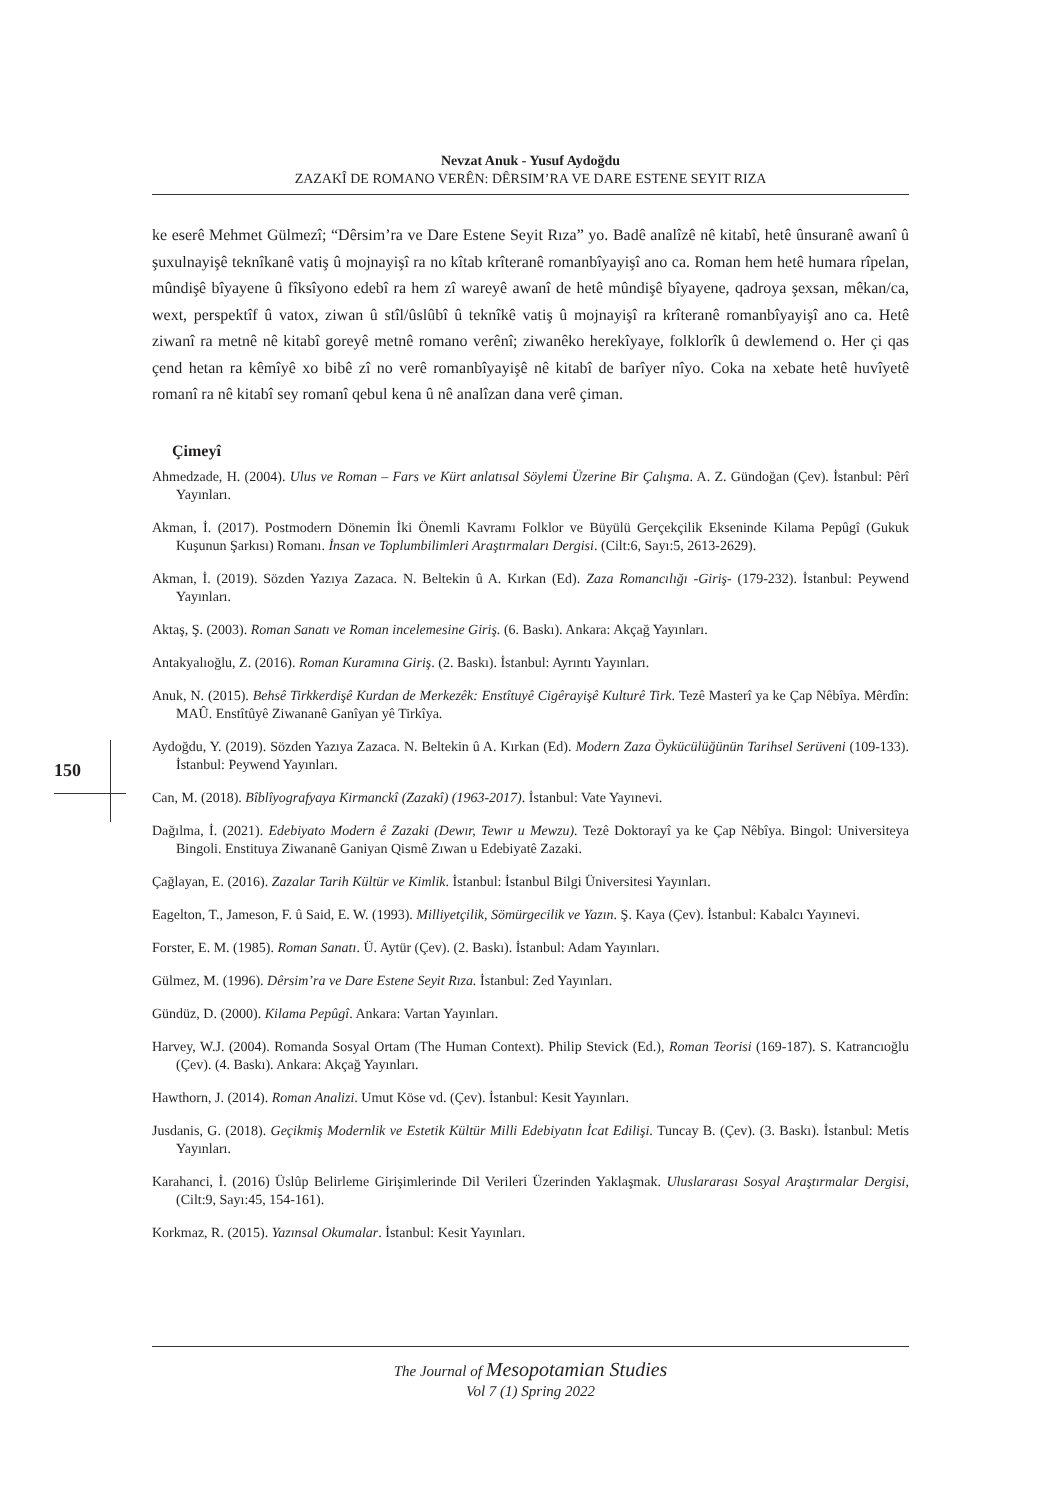Nevzat Anuk - Yusuf Aydoğdu
ZAZAKÎ DE ROMANO VERÊN: DÊRSIM’RA VE DARE ESTENE SEYIT RIZA
ke eserê Mehmet Gülmezî; “Dêrsim’ra ve Dare Estene Seyit Rıza” yo. Badê analîzê nê kitabî, hetê ûnsuranê awanî û şuxulnayişê teknîkanê vatiş û mojnayişî ra no kîtab krîteranê romanbîyayişî ano ca. Roman hem hetê humara rîpelan, mûndişê bîyayene û fîksîyono edebî ra hem zî wareyê awanî de hetê mûndişê bîyayene, qadroya şexsan, mêkan/ca, wext, perspektîf û vatox, ziwan û stîl/ûslûbî û teknîkê vatiş û mojnayişî ra krîteranê romanbîyayişî ano ca. Hetê ziwanî ra metnê nê kitabî goreyê metnê romano verênî; ziwanêko herekîyaye, folklorîk û dewlemend o. Her çi qas çend hetan ra kêmîyê xo bibê zî no verê romanbîyayişê nê kitabî de barîyer nîyo. Coka na xebate hetê huvîyetê romanî ra nê kitabî sey romanî qebul kena û nê analîzan dana verê çiman.
Çimeyî
Ahmedzade, H. (2004). Ulus ve Roman – Fars ve Kürt anlatısal Söylemi Üzerine Bir Çalışma. A. Z. Gündoğan (Çev). İstanbul: Pêrî Yayınları.
Akman, İ. (2017). Postmodern Dönemin İki Önemli Kavramı Folklor ve Büyülü Gerçekçilik Ekseninde Kilama Pepûgî (Gukuk Kuşunun Şarkısı) Romanı. İnsan ve Toplumbilimleri Araştırmaları Dergisi. (Cilt:6, Sayı:5, 2613-2629).
Akman, İ. (2019). Sözden Yazıya Zazaca. N. Beltekin û A. Kırkan (Ed). Zaza Romancılığı -Giriş- (179-232). İstanbul: Peywend Yayınları.
Aktaş, Ş. (2003). Roman Sanatı ve Roman incelemesine Giriş. (6. Baskı). Ankara: Akçağ Yayınları.
Antakyalıoğlu, Z. (2016). Roman Kuramına Giriş. (2. Baskı). İstanbul: Ayrıntı Yayınları.
Anuk, N. (2015). Behsê Tirkkerdişê Kurdan de Merkezêk: Enstîtuyê Cigêrayişê Kulturê Tirk. Tezê Masterî ya ke Çap Nêbîya. Mêrdîn: MAÛ. Enstîtûyê Ziwananê Ganîyan yê Tirkîya.
Aydoğdu, Y. (2019). Sözden Yazıya Zazaca. N. Beltekin û A. Kırkan (Ed). Modern Zaza Öykücülüğünün Tarihsel Serüveni (109-133). İstanbul: Peywend Yayınları.
Can, M. (2018). Bîblîyografyaya Kirmanckî (Zazakî) (1963-2017). İstanbul: Vate Yayınevi.
Dağılma, İ. (2021). Edebiyato Modern ê Zazaki (Dewır, Tewır u Mewzu). Tezê Doktorayî ya ke Çap Nêbîya. Bingol: Universiteya Bingoli. Enstituya Ziwananê Ganiyan Qismê Zıwan u Edebiyatê Zazaki.
Çağlayan, E. (2016). Zazalar Tarih Kültür ve Kimlik. İstanbul: İstanbul Bilgi Üniversitesi Yayınları.
Eagelton, T., Jameson, F. û Said, E. W. (1993). Milliyetçilik, Sömürgecilik ve Yazın. Ş. Kaya (Çev). İstanbul: Kabalcı Yayınevi.
Forster, E. M. (1985). Roman Sanatı. Ü. Aytür (Çev). (2. Baskı). İstanbul: Adam Yayınları.
Gülmez, M. (1996). Dêrsim’ra ve Dare Estene Seyit Rıza. İstanbul: Zed Yayınları.
Gündüz, D. (2000). Kilama Pepûgî. Ankara: Vartan Yayınları.
Harvey, W.J. (2004). Romanda Sosyal Ortam (The Human Context). Philip Stevick (Ed.), Roman Teorisi (169-187). S. Katrancıoğlu (Çev). (4. Baskı). Ankara: Akçağ Yayınları.
Hawthorn, J. (2014). Roman Analizi. Umut Köse vd. (Çev). İstanbul: Kesit Yayınları.
Jusdanis, G. (2018). Geçikmiş Modernlik ve Estetik Kültür Milli Edebiyatın İcat Edilişi. Tuncay B. (Çev). (3. Baskı). İstanbul: Metis Yayınları.
Karahanci, İ. (2016) Üslûp Belirleme Girişimlerinde Dil Verileri Üzerinden Yaklaşmak. Uluslararası Sosyal Araştırmalar Dergisi, (Cilt:9, Sayı:45, 154-161).
Korkmaz, R. (2015). Yazınsal Okumalar. İstanbul: Kesit Yayınları.
150
The Journal of Mesopotamian Studies
Vol 7 (1) Spring 2022